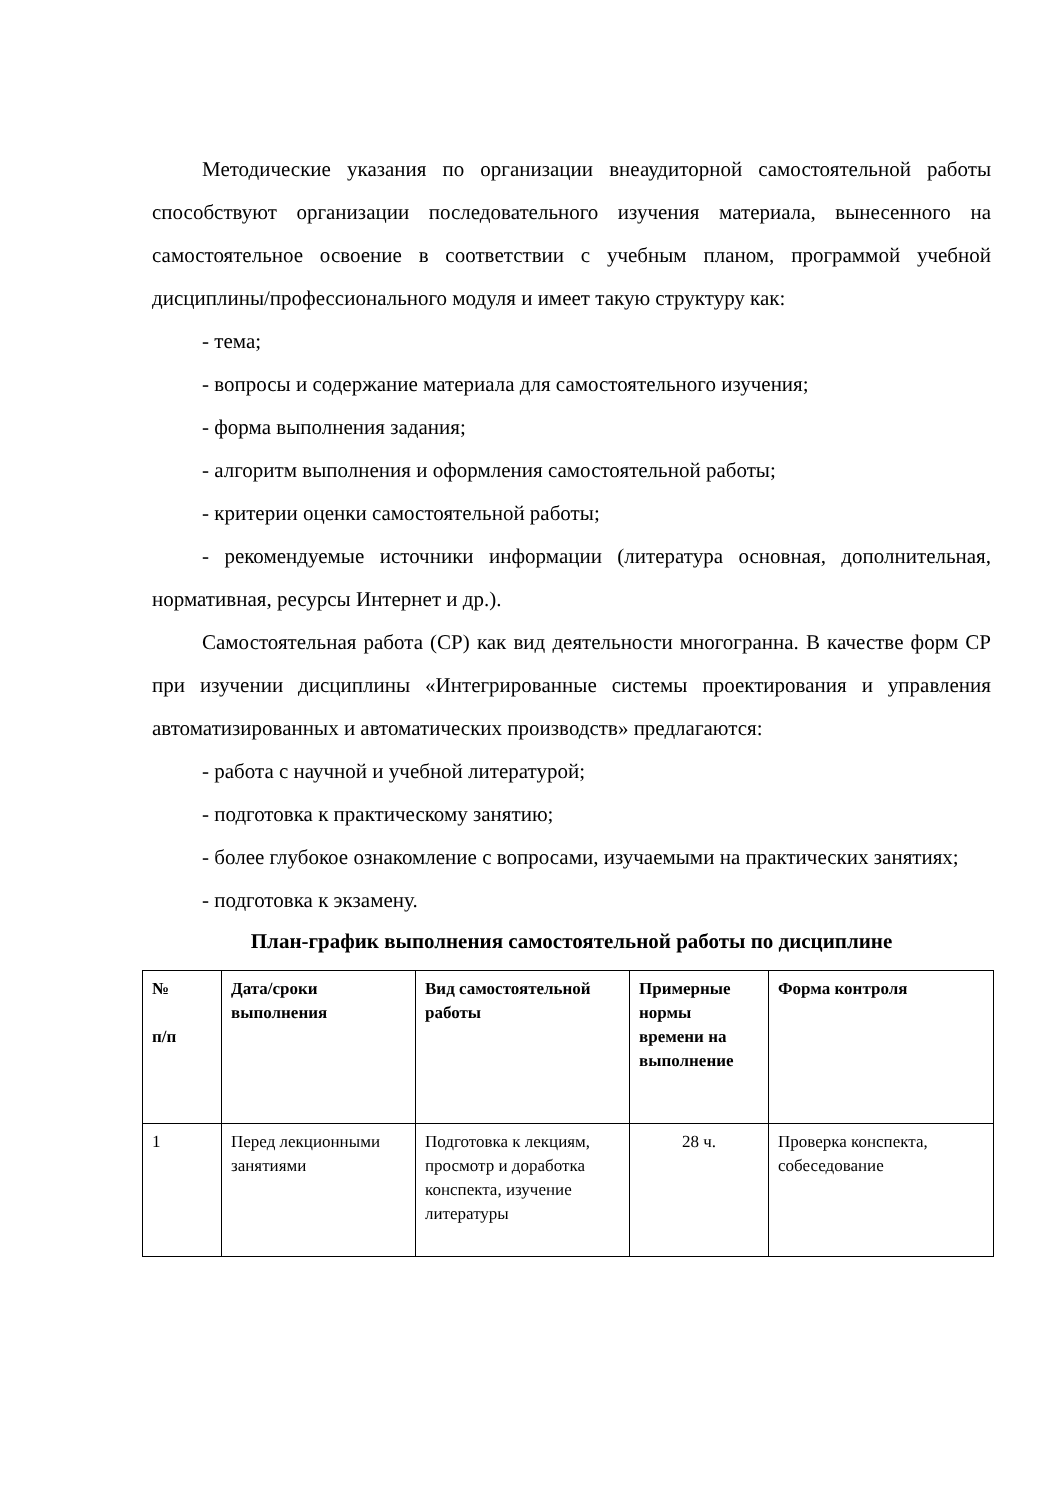Методические указания по организации внеаудиторной самостоятельной работы способствуют организации последовательного изучения материала, вынесенного на самостоятельное освоение в соответствии с учебным планом, программой учебной дисциплины/профессионального модуля и имеет такую структуру как:
- тема;
- вопросы и содержание материала для самостоятельного изучения;
- форма выполнения задания;
- алгоритм выполнения и оформления самостоятельной работы;
- критерии оценки самостоятельной работы;
- рекомендуемые источники информации (литература основная, дополнительная, нормативная, ресурсы Интернет и др.).
Самостоятельная работа (СР) как вид деятельности многогранна. В качестве форм СР при изучении дисциплины «Интегрированные системы проектирования и управления автоматизированных и автоматических производств» предлагаются:
- работа с научной и учебной литературой;
- подготовка к практическому занятию;
- более глубокое ознакомление с вопросами, изучаемыми на практических занятиях;
- подготовка к экзамену.
План-график выполнения самостоятельной работы по дисциплине
| № п/п | Дата/сроки выполнения | Вид самостоятельной работы | Примерные нормы времени на выполнение | Форма контроля |
| --- | --- | --- | --- | --- |
| 1 | Перед лекционными занятиями | Подготовка к лекциям, просмотр и доработка конспекта, изучение литературы | 28 ч. | Проверка конспекта, собеседование |